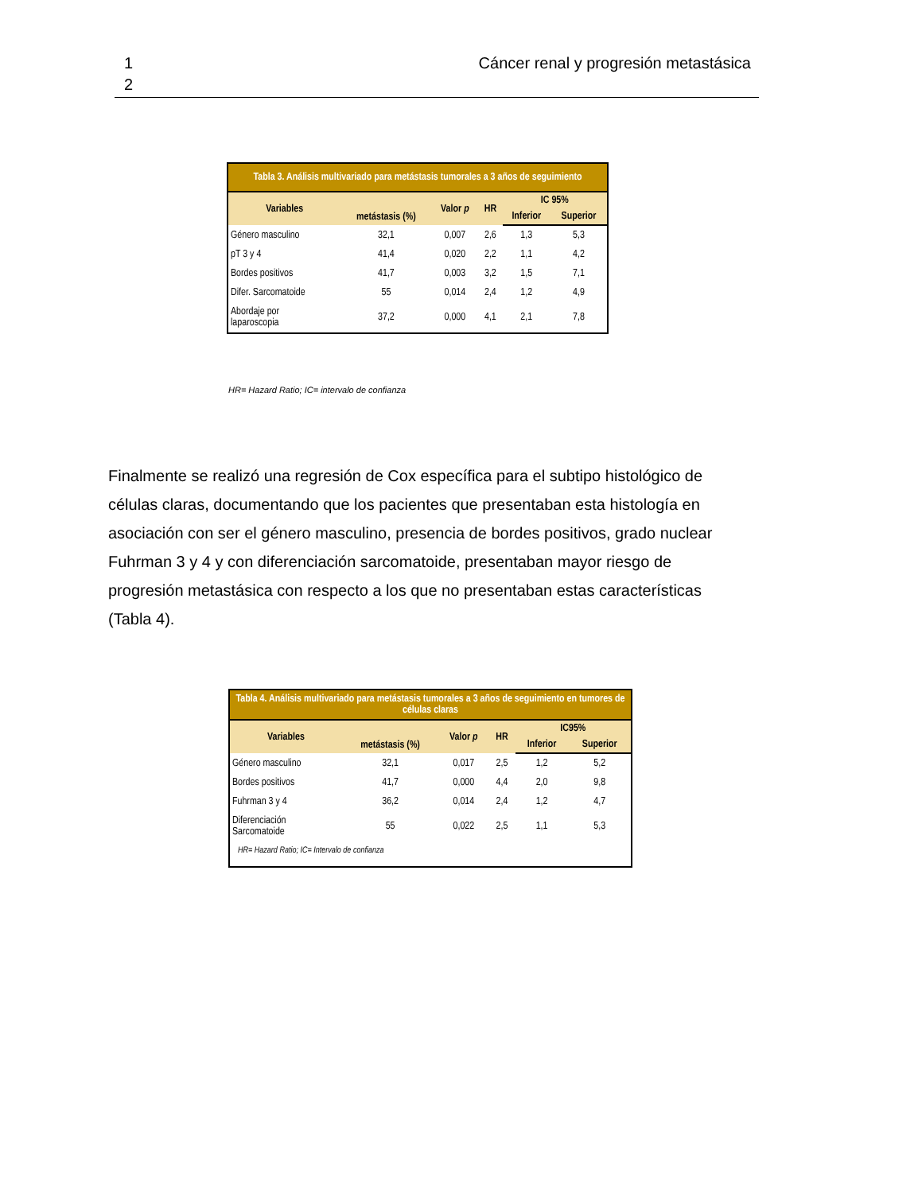1
2
Cáncer renal y progresión metastásica
| Tabla 3. Análisis multivariado para metástasis tumorales a 3 años de seguimiento | | | | | |
| Variables | metástasis (%) | Valor p | HR | IC 95% | |
| | | | | Inferior | Superior |
| Género masculino | 32,1 | 0,007 | 2,6 | 1,3 | 5,3 |
| pT 3 y 4 | 41,4 | 0,020 | 2,2 | 1,1 | 4,2 |
| Bordes positivos | 41,7 | 0,003 | 3,2 | 1,5 | 7,1 |
| Difer. Sarcomatoide | 55 | 0,014 | 2,4 | 1,2 | 4,9 |
| Abordaje por laparoscopia | 37,2 | 0,000 | 4,1 | 2,1 | 7,8 |
HR= Hazard Ratio; IC= intervalo de confianza
Finalmente se realizó una regresión de Cox específica para el subtipo histológico de células claras, documentando que los pacientes que presentaban esta histología en asociación con ser el género masculino, presencia de bordes positivos, grado nuclear Fuhrman 3 y 4 y con diferenciación sarcomatoide, presentaban mayor riesgo de progresión metastásica con respecto a los que no presentaban estas características (Tabla 4).
| Tabla 4. Análisis multivariado para metástasis tumorales a 3 años de seguimiento en tumores de células claras | | | | | |
| Variables | metástasis (%) | Valor p | HR | IC95% | |
| | | | | Inferior | Superior |
| Género masculino | 32,1 | 0,017 | 2,5 | 1,2 | 5,2 |
| Bordes positivos | 41,7 | 0,000 | 4,4 | 2,0 | 9,8 |
| Fuhrman 3 y 4 | 36,2 | 0,014 | 2,4 | 1,2 | 4,7 |
| Diferenciación Sarcomatoide | 55 | 0,022 | 2,5 | 1,1 | 5,3 |
| HR= Hazard Ratio; IC= Intervalo de confianza | | | | | |